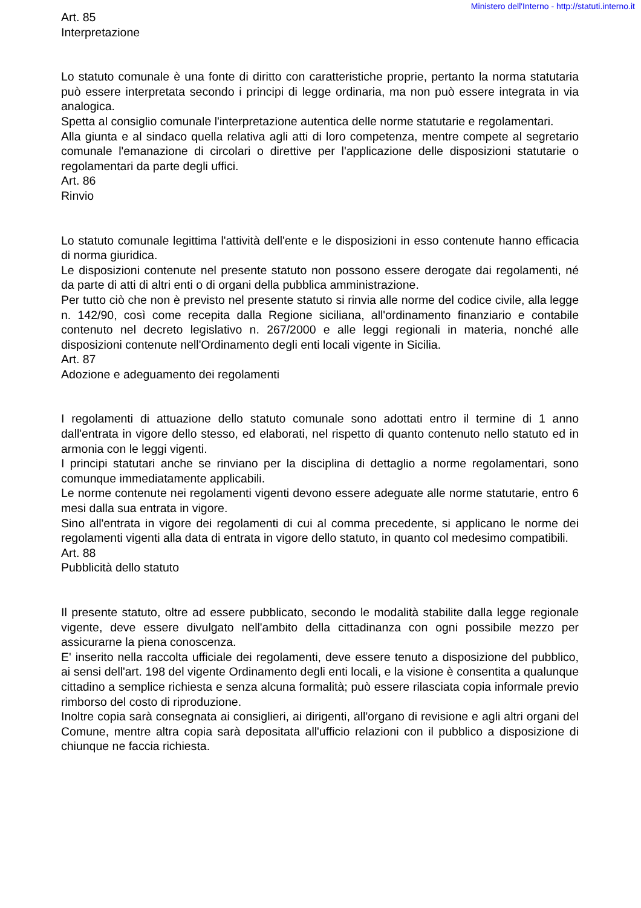Ministero dell'Interno - http://statuti.interno.it
Art. 85
Interpretazione
Lo statuto comunale è una fonte di diritto con caratteristiche proprie, pertanto la norma statutaria può essere interpretata secondo i principi di legge ordinaria, ma non può essere integrata in via analogica.
Spetta al consiglio comunale l'interpretazione autentica delle norme statutarie e regolamentari.
Alla giunta e al sindaco quella relativa agli atti di loro competenza, mentre compete al segretario comunale l'emanazione di circolari o direttive per l'applicazione delle disposizioni statutarie o regolamentari da parte degli uffici.
Art. 86
Rinvio
Lo statuto comunale legittima l'attività dell'ente e le disposizioni in esso contenute hanno efficacia di norma giuridica.
Le disposizioni contenute nel presente statuto non possono essere derogate dai regolamenti, né da parte di atti di altri enti o di organi della pubblica amministrazione.
Per tutto ciò che non è previsto nel presente statuto si rinvia alle norme del codice civile, alla legge n. 142/90, così come recepita dalla Regione siciliana, all'ordinamento finanziario e contabile contenuto nel decreto legislativo n. 267/2000 e alle leggi regionali in materia, nonché alle disposizioni contenute nell'Ordinamento degli enti locali vigente in Sicilia.
Art. 87
Adozione e adeguamento dei regolamenti
I regolamenti di attuazione dello statuto comunale sono adottati entro il termine di 1 anno dall'entrata in vigore dello stesso, ed elaborati, nel rispetto di quanto contenuto nello statuto ed in armonia con le leggi vigenti.
I principi statutari anche se rinviano per la disciplina di dettaglio a norme regolamentari, sono comunque immediatamente applicabili.
Le norme contenute nei regolamenti vigenti devono essere adeguate alle norme statutarie, entro 6 mesi dalla sua entrata in vigore.
Sino all'entrata in vigore dei regolamenti di cui al comma precedente, si applicano le norme dei regolamenti vigenti alla data di entrata in vigore dello statuto, in quanto col medesimo compatibili.
Art. 88
Pubblicità dello statuto
Il presente statuto, oltre ad essere pubblicato, secondo le modalità stabilite dalla legge regionale vigente, deve essere divulgato nell'ambito della cittadinanza con ogni possibile mezzo per assicurarne la piena conoscenza.
E' inserito nella raccolta ufficiale dei regolamenti, deve essere tenuto a disposizione del pubblico, ai sensi dell'art. 198 del vigente Ordinamento degli enti locali, e la visione è consentita a qualunque cittadino a semplice richiesta e senza alcuna formalità; può essere rilasciata copia informale previo rimborso del costo di riproduzione.
Inoltre copia sarà consegnata ai consiglieri, ai dirigenti, all'organo di revisione e agli altri organi del Comune, mentre altra copia sarà depositata all'ufficio relazioni con il pubblico a disposizione di chiunque ne faccia richiesta.